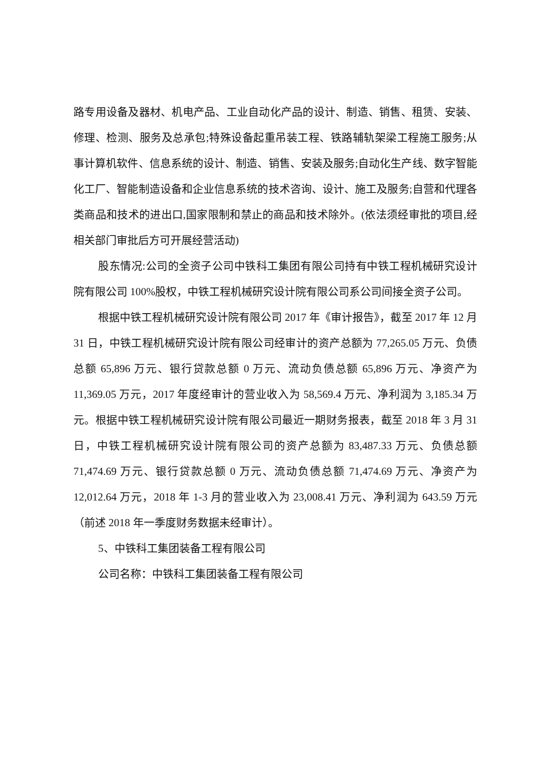路专用设备及器材、机电产品、工业自动化产品的设计、制造、销售、租赁、安装、修理、检测、服务及总承包;特殊设备起重吊装工程、铁路辅轨架梁工程施工服务;从事计算机软件、信息系统的设计、制造、销售、安装及服务;自动化生产线、数字智能化工厂、智能制造设备和企业信息系统的技术咨询、设计、施工及服务;自营和代理各类商品和技术的进出口,国家限制和禁止的商品和技术除外。(依法须经审批的项目,经相关部门审批后方可开展经营活动)
股东情况:公司的全资子公司中铁科工集团有限公司持有中铁工程机械研究设计院有限公司 100%股权，中铁工程机械研究设计院有限公司系公司间接全资子公司。
根据中铁工程机械研究设计院有限公司 2017 年《审计报告》，截至 2017 年 12 月 31 日，中铁工程机械研究设计院有限公司经审计的资产总额为 77,265.05 万元、负债总额 65,896 万元、银行贷款总额 0 万元、流动负债总额 65,896 万元、净资产为 11,369.05 万元，2017 年度经审计的营业收入为 58,569.4 万元、净利润为 3,185.34 万元。根据中铁工程机械研究设计院有限公司最近一期财务报表，截至 2018 年 3 月 31 日，中铁工程机械研究设计院有限公司的资产总额为 83,487.33 万元、负债总额 71,474.69 万元、银行贷款总额 0 万元、流动负债总额 71,474.69 万元、净资产为 12,012.64 万元，2018 年 1-3 月的营业收入为 23,008.41 万元、净利润为 643.59 万元（前述 2018 年一季度财务数据未经审计）。
5、中铁科工集团装备工程有限公司
公司名称：中铁科工集团装备工程有限公司